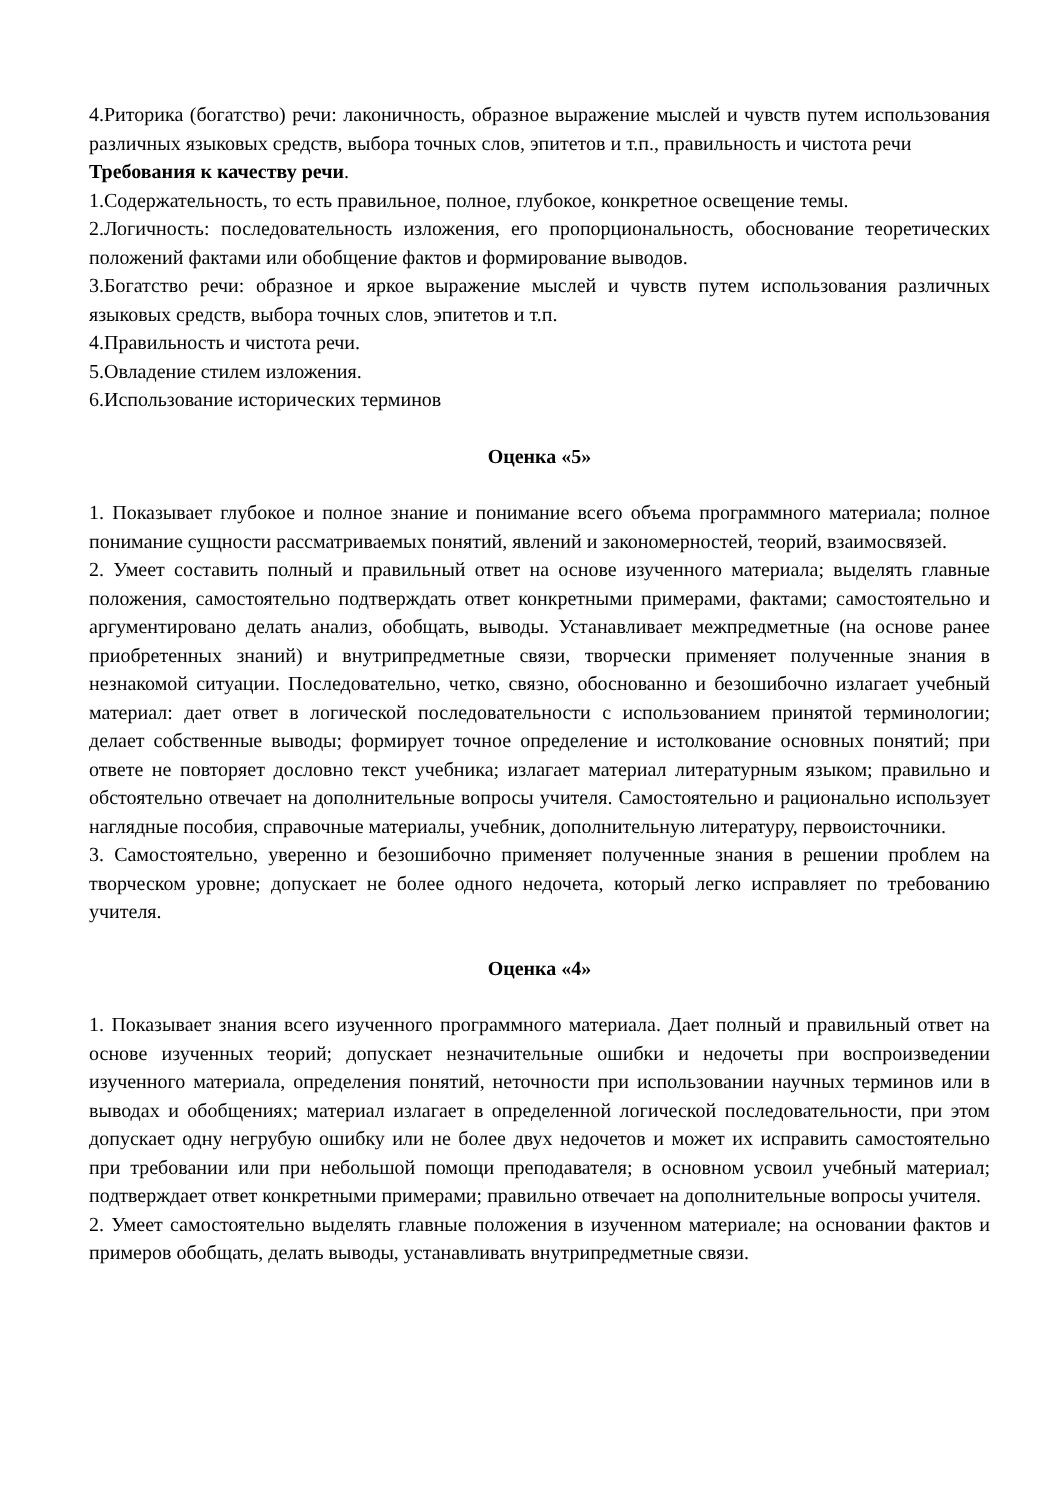4.Риторика (богатство) речи: лаконичность, образное выражение мыслей и чувств путем использования различных языковых средств, выбора точных слов, эпитетов и т.п., правильность и чистота речи
Требования к качеству речи.
1.Содержательность, то есть правильное, полное, глубокое, конкретное освещение темы.
2.Логичность: последовательность изложения, его пропорциональность, обоснование теоретических положений фактами или обобщение фактов и формирование выводов.
3.Богатство речи: образное и яркое выражение мыслей и чувств путем использования различных языковых средств, выбора точных слов, эпитетов и т.п.
4.Правильность и чистота речи.
5.Овладение стилем изложения.
6.Использование исторических терминов
Оценка «5»
1. Показывает глубокое и полное знание и понимание всего объема программного материала; полное понимание сущности рассматриваемых понятий, явлений и закономерностей, теорий, взаимосвязей.
2. Умеет составить полный и правильный ответ на основе изученного материала; выделять главные положения, самостоятельно подтверждать ответ конкретными примерами, фактами; самостоятельно и аргументировано делать анализ, обобщать, выводы. Устанавливает межпредметные (на основе ранее приобретенных знаний) и внутрипредметные связи, творчески применяет полученные знания в незнакомой ситуации. Последовательно, четко, связно, обоснованно и безошибочно излагает учебный материал: дает ответ в логической последовательности с использованием принятой терминологии; делает собственные выводы; формирует точное определение и истолкование основных понятий; при ответе не повторяет дословно текст учебника; излагает материал литературным языком; правильно и обстоятельно отвечает на дополнительные вопросы учителя. Самостоятельно и рационально использует наглядные пособия, справочные материалы, учебник, дополнительную литературу, первоисточники.
3. Самостоятельно, уверенно и безошибочно применяет полученные знания в решении проблем на творческом уровне; допускает не более одного недочета, который легко исправляет по требованию учителя.
Оценка «4»
1. Показывает знания всего изученного программного материала. Дает полный и правильный ответ на основе изученных теорий; допускает незначительные ошибки и недочеты при воспроизведении изученного материала, определения понятий, неточности при использовании научных терминов или в выводах и обобщениях; материал излагает в определенной логической последовательности, при этом допускает одну негрубую ошибку или не более двух недочетов и может их исправить самостоятельно при требовании или при небольшой помощи преподавателя; в основном усвоил учебный материал; подтверждает ответ конкретными примерами; правильно отвечает на дополнительные вопросы учителя.
2. Умеет самостоятельно выделять главные положения в изученном материале; на основании фактов и примеров обобщать, делать выводы, устанавливать внутрипредметные связи.